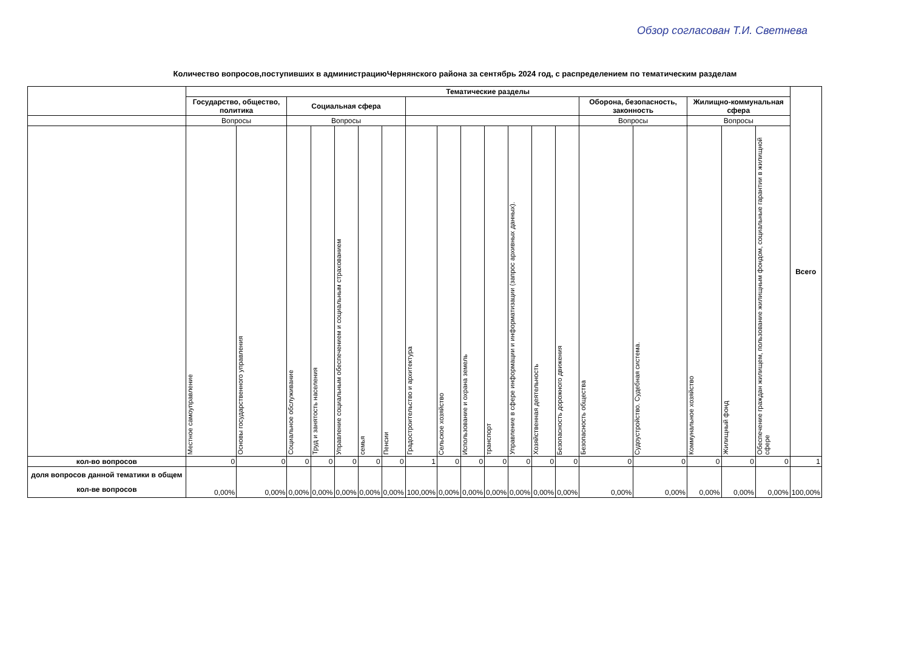Обзор согласован Т.И. Светнева
Количество вопросов,поступивших в администрациюЧернянского района за сентябрь 2024 год, с распределением по тематическим разделам
| | Тематические разделы | | | | | | | | | | | | | | | | | | | Всего |
| --- | --- | --- | --- | --- | --- | --- | --- | --- | --- | --- | --- | --- | --- | --- | --- | --- | --- | --- | --- | --- |
| | Государство, общество, политика | | Социальная сфера | | | | | | | | | | | | Оборона, безопасность, законность | | Жилищно-коммунальная сфера | | | |
| | Вопросы | | Вопросы | | | | | | | | | | | | Вопросы | | Вопросы | | | |
| | Местное самоуправление | Основы государственного управления | Социальное обслуживание | Труд и занятость населения | Управление социальным обеспечением и социальным страхованием | семья | Пенсии | Градостроительство и архитектура | Сельское хозяйство | Использование и охрана земель | транспорт | Управление в сфере информации и информатизации (запрос архивных данных). | Хозяйственная деятельность | Безопасность дорожного движения | Безопасность общества | Судоустройство. Судебная система. | Коммунальное хозяйство | Жилищный фонд | Обеспечение граждан жилищем, пользование жилищным фондом, социальные гарантии в жилищной сфере | |
| кол-во вопросов | 0 | 0 | 0 | 0 | 0 | 0 | 0 | 1 | 0 | 0 | 0 | 0 | 0 | 0 | 0 | 0 | 0 | 0 | 0 | 1 |
| доля вопросов данной тематики в общем кол-ве вопросов | 0,00% | 0,00% | 0,00% | 0,00% | 0,00% | 0,00% | 0,00% | 100,00% | 0,00% | 0,00% | 0,00% | 0,00% | 0,00% | 0,00% | 0,00% | 0,00% | 0,00% | 0,00% | 0,00% | 100,00% |